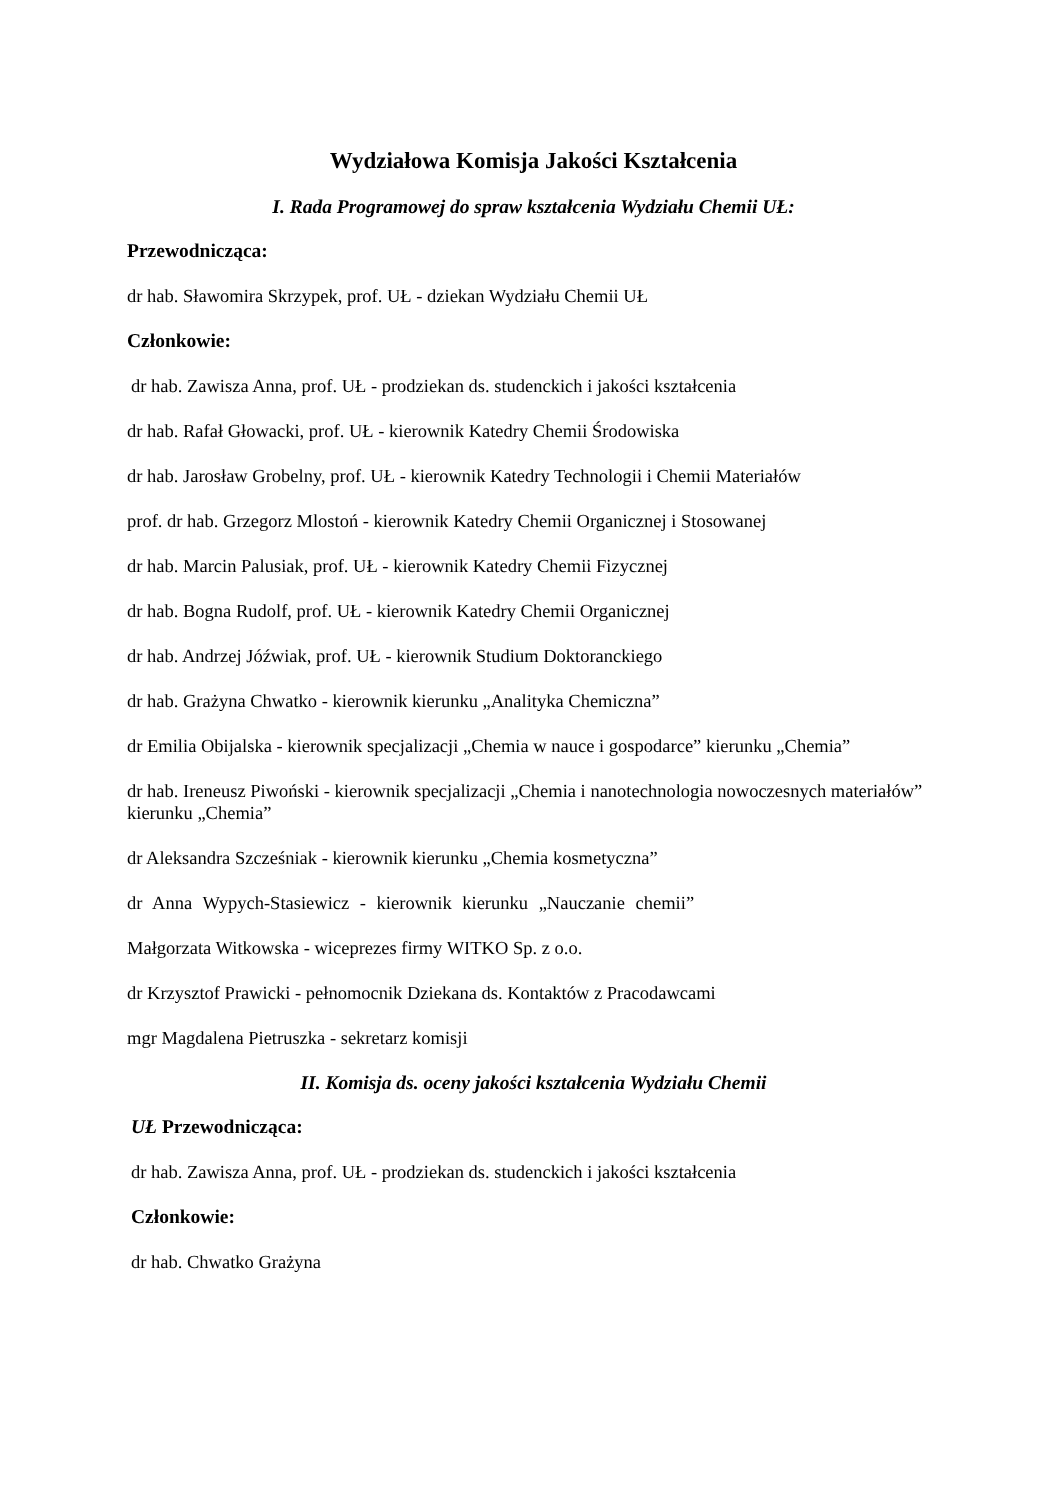Wydziałowa Komisja Jakości Kształcenia
I. Rada Programowej do spraw kształcenia Wydziału Chemii UŁ:
Przewodnicząca:
dr hab. Sławomira Skrzypek, prof. UŁ - dziekan Wydziału Chemii UŁ
Członkowie:
dr hab. Zawisza Anna, prof. UŁ - prodziekan ds. studenckich i jakości kształcenia
dr hab. Rafał Głowacki, prof. UŁ - kierownik Katedry Chemii Środowiska
dr hab. Jarosław Grobelny, prof. UŁ - kierownik Katedry Technologii i Chemii Materiałów
prof. dr hab. Grzegorz Mlostoń - kierownik Katedry Chemii Organicznej i Stosowanej
dr hab. Marcin Palusiak, prof. UŁ - kierownik Katedry Chemii Fizycznej
dr hab. Bogna Rudolf, prof. UŁ - kierownik Katedry Chemii Organicznej
dr hab. Andrzej Jóźwiak, prof. UŁ - kierownik Studium Doktoranckiego
dr hab. Grażyna Chwatko - kierownik kierunku „Analityka Chemiczna”
dr Emilia Obijalska - kierownik specjalizacji „Chemia w nauce i gospodarce” kierunku „Chemia”
dr hab. Ireneusz Piwoński - kierownik specjalizacji „Chemia i nanotechnologia nowoczesnych materiałów” kierunku „Chemia”
dr Aleksandra Szcześniak - kierownik kierunku „Chemia kosmetyczna”
dr Anna Wypych-Stasiewicz - kierownik kierunku „Nauczanie chemii”
Małgorzata Witkowska - wiceprezes firmy WITKO Sp. z o.o.
dr Krzysztof Prawicki - pełnomocnik Dziekana ds. Kontaktów z Pracodawcami
mgr Magdalena Pietruszka - sekretarz komisji
II. Komisja ds. oceny jakości kształcenia Wydziału Chemii
UŁ Przewodnicząca:
dr hab. Zawisza Anna, prof. UŁ - prodziekan ds. studenckich i jakości kształcenia
Członkowie:
dr hab. Chwatko Grażyna